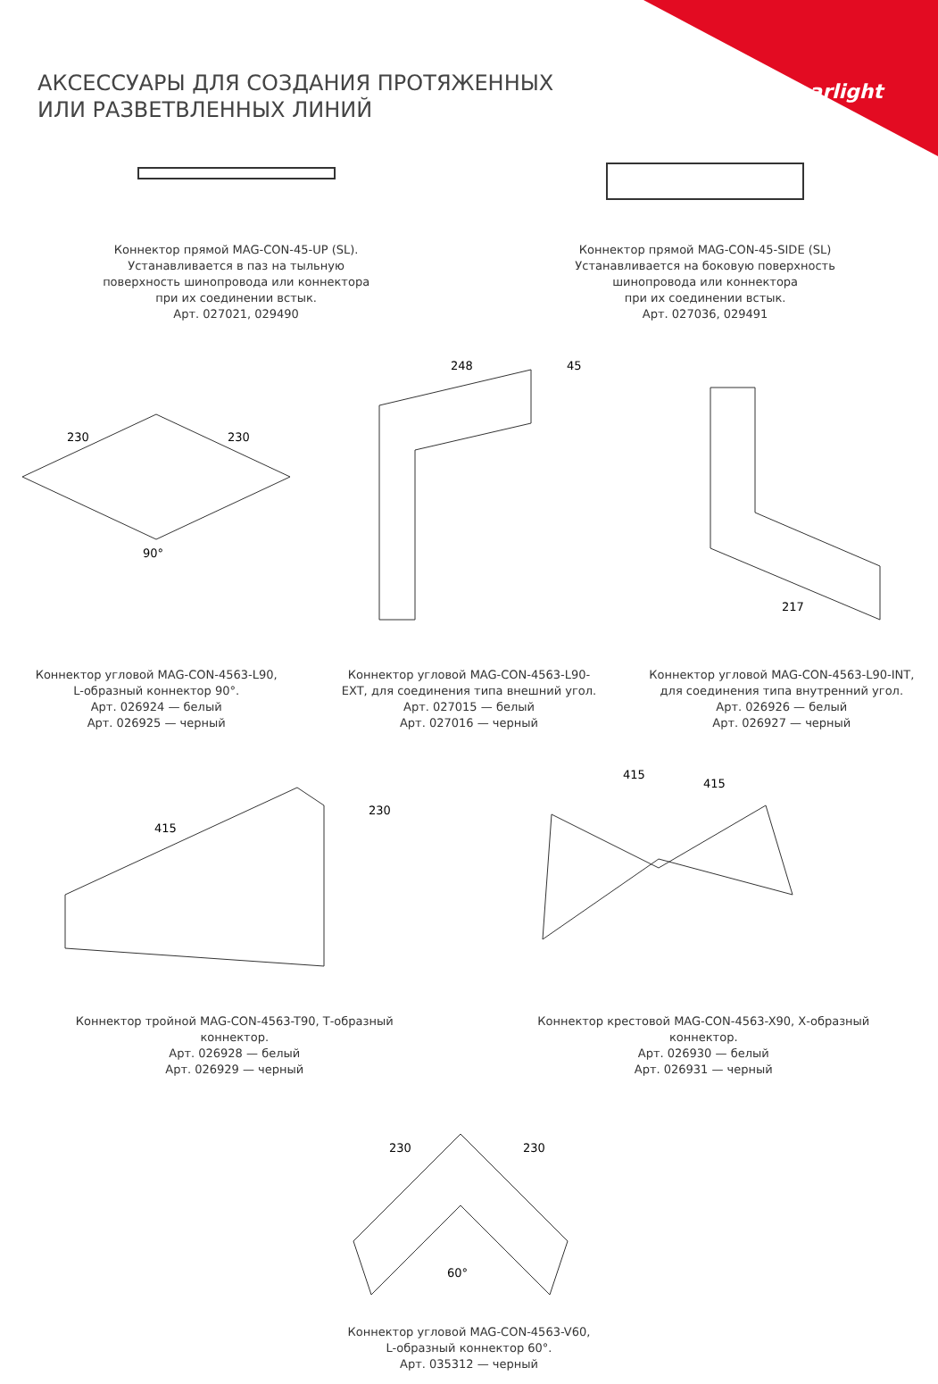arlight
АКСЕССУАРЫ ДЛЯ СОЗДАНИЯ ПРОТЯЖЕННЫХ
ИЛИ РАЗВЕТВЛЕННЫХ ЛИНИЙ
Коннектор прямой MAG-CON-45-UP (SL).
Устанавливается в паз на тыльную
поверхность шинопровода или коннектора
при их соединении встык.
Арт. 027021, 029490
Коннектор прямой MAG-CON-45-SIDE (SL)
Устанавливается на боковую поверхность
шинопровода или коннектора
при их соединении встык.
Арт. 027036, 029491
230
230
90°
Коннектор угловой MAG-CON-4563-L90,
L-образный коннектор 90°.
Арт. 026924 — белый
Арт. 026925 — черный
248
45
Коннектор угловой MAG-CON-4563-L90-
EXT, для соединения типа внешний угол.
Арт. 027015 — белый
Арт. 027016 — черный
217
Коннектор угловой MAG-CON-4563-L90-INT,
для соединения типа внутренний угол.
Арт. 026926 — белый
Арт. 026927 — черный
415
230
Коннектор тройной MAG-CON-4563-T90, Т-образный
коннектор.
Арт. 026928 — белый
Арт. 026929 — черный
415
415
Коннектор крестовой MAG-CON-4563-X90, Х-образный
коннектор.
Арт. 026930 — белый
Арт. 026931 — черный
230
230
60°
Коннектор угловой MAG-CON-4563-V60,
L-образный коннектор 60°.
Арт. 035312 — черный